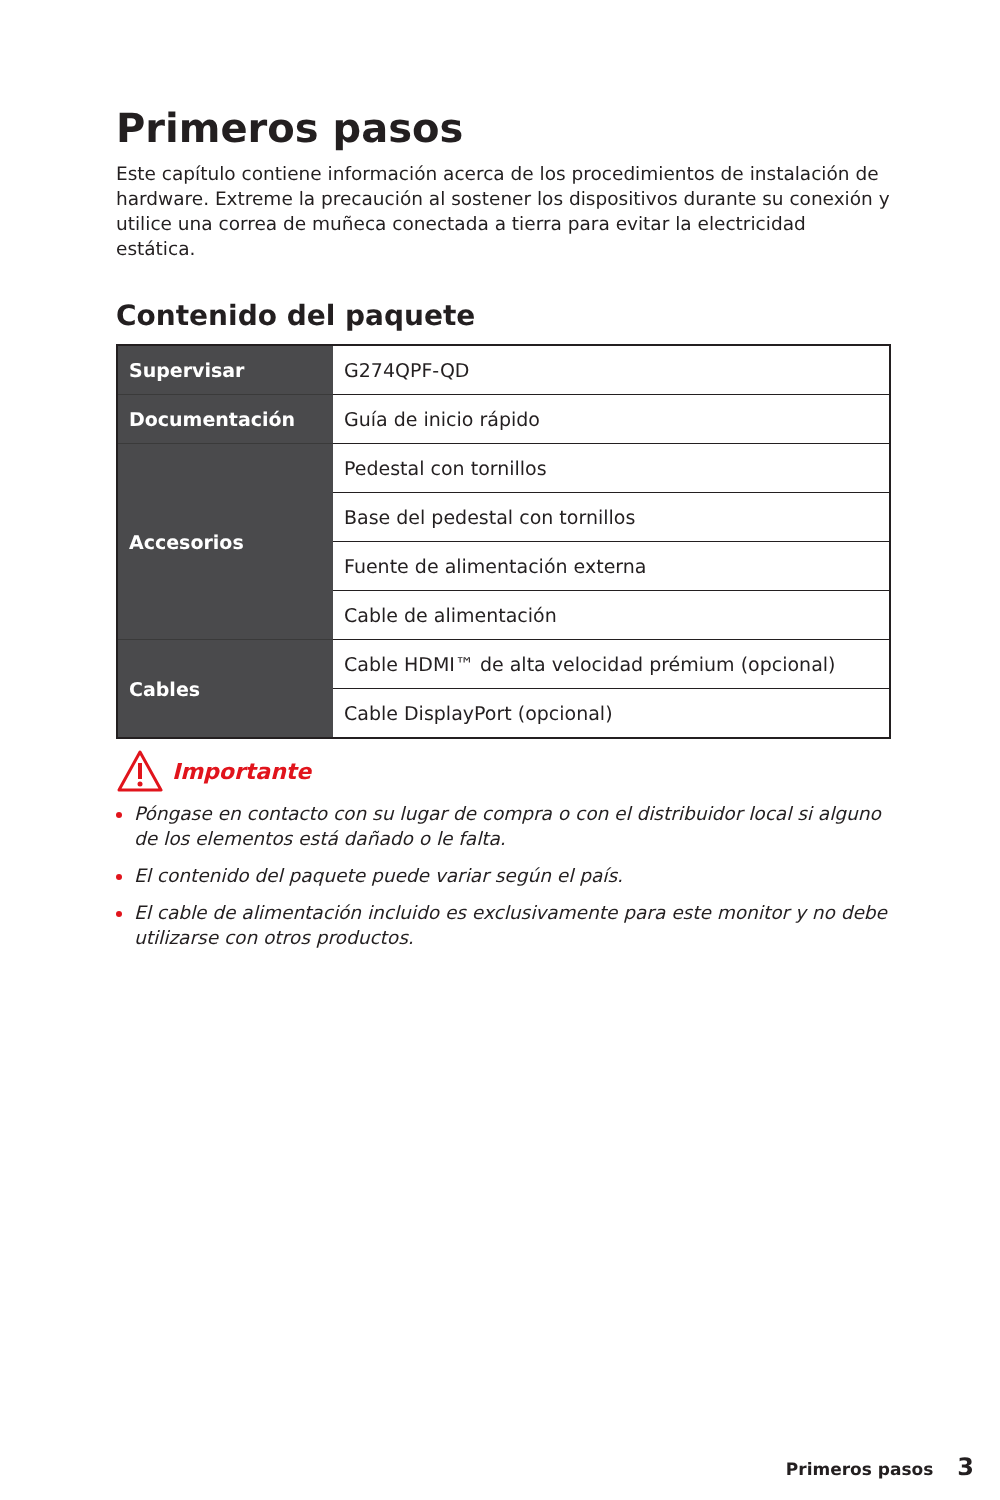Primeros pasos
Este capítulo contiene información acerca de los procedimientos de instalación de hardware. Extreme la precaución al sostener los dispositivos durante su conexión y utilice una correa de muñeca conectada a tierra para evitar la electricidad estática.
Contenido del paquete
| Supervisar | G274QPF-QD |
| Documentación | Guía de inicio rápido |
| Accesorios | Pedestal con tornillos |
| | Base del pedestal con tornillos |
| | Fuente de alimentación externa |
| | Cable de alimentación |
| Cables | Cable HDMI™ de alta velocidad prémium (opcional) |
| | Cable DisplayPort (opcional) |
Importante
Póngase en contacto con su lugar de compra o con el distribuidor local si alguno de los elementos está dañado o le falta.
El contenido del paquete puede variar según el país.
El cable de alimentación incluido es exclusivamente para este monitor y no debe utilizarse con otros productos.
Primeros pasos 3